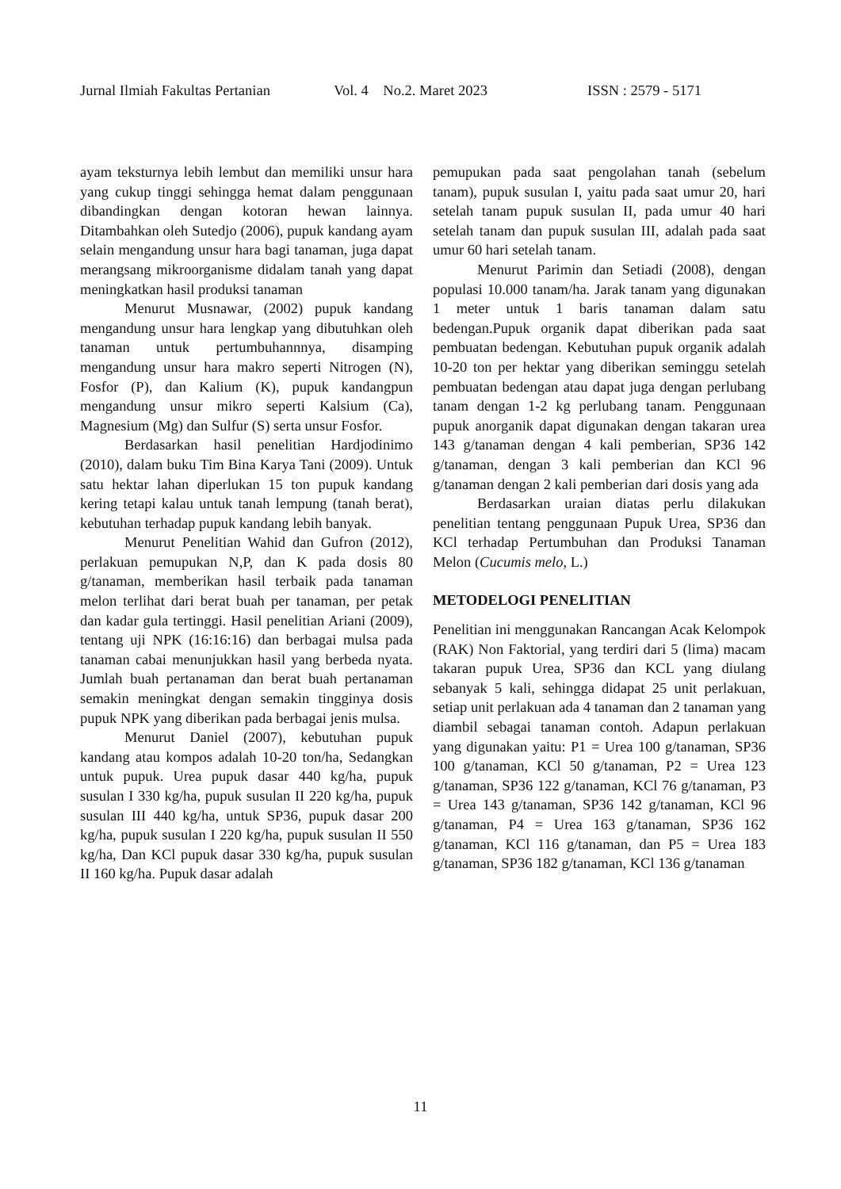Jurnal Ilmiah Fakultas Pertanian Vol. 4 No.2. Maret 2023 ISSN : 2579 - 5171
ayam teksturnya lebih lembut dan memiliki unsur hara yang cukup tinggi sehingga hemat dalam penggunaan dibandingkan dengan kotoran hewan lainnya. Ditambahkan oleh Sutedjo (2006), pupuk kandang ayam selain mengandung unsur hara bagi tanaman, juga dapat merangsang mikroorganisme didalam tanah yang dapat meningkatkan hasil produksi tanaman
Menurut Musnawar, (2002) pupuk kandang mengandung unsur hara lengkap yang dibutuhkan oleh tanaman untuk pertumbuhannnya, disamping mengandung unsur hara makro seperti Nitrogen (N), Fosfor (P), dan Kalium (K), pupuk kandangpun mengandung unsur mikro seperti Kalsium (Ca), Magnesium (Mg) dan Sulfur (S) serta unsur Fosfor.
Berdasarkan hasil penelitian Hardjodinimo (2010), dalam buku Tim Bina Karya Tani (2009). Untuk satu hektar lahan diperlukan 15 ton pupuk kandang kering tetapi kalau untuk tanah lempung (tanah berat), kebutuhan terhadap pupuk kandang lebih banyak.
Menurut Penelitian Wahid dan Gufron (2012), perlakuan pemupukan N,P, dan K pada dosis 80 g/tanaman, memberikan hasil terbaik pada tanaman melon terlihat dari berat buah per tanaman, per petak dan kadar gula tertinggi. Hasil penelitian Ariani (2009), tentang uji NPK (16:16:16) dan berbagai mulsa pada tanaman cabai menunjukkan hasil yang berbeda nyata. Jumlah buah pertanaman dan berat buah pertanaman semakin meningkat dengan semakin tingginya dosis pupuk NPK yang diberikan pada berbagai jenis mulsa.
Menurut Daniel (2007), kebutuhan pupuk kandang atau kompos adalah 10-20 ton/ha, Sedangkan untuk pupuk. Urea pupuk dasar 440 kg/ha, pupuk susulan I 330 kg/ha, pupuk susulan II 220 kg/ha, pupuk susulan III 440 kg/ha, untuk SP36, pupuk dasar 200 kg/ha, pupuk susulan I 220 kg/ha, pupuk susulan II 550 kg/ha, Dan KCl pupuk dasar 330 kg/ha, pupuk susulan II 160 kg/ha. Pupuk dasar adalah
pemupukan pada saat pengolahan tanah (sebelum tanam), pupuk susulan I, yaitu pada saat umur 20, hari setelah tanam pupuk susulan II, pada umur 40 hari setelah tanam dan pupuk susulan III, adalah pada saat umur 60 hari setelah tanam.
Menurut Parimin dan Setiadi (2008), dengan populasi 10.000 tanam/ha. Jarak tanam yang digunakan 1 meter untuk 1 baris tanaman dalam satu bedengan.Pupuk organik dapat diberikan pada saat pembuatan bedengan. Kebutuhan pupuk organik adalah 10-20 ton per hektar yang diberikan seminggu setelah pembuatan bedengan atau dapat juga dengan perlubang tanam dengan 1-2 kg perlubang tanam. Penggunaan pupuk anorganik dapat digunakan dengan takaran urea 143 g/tanaman dengan 4 kali pemberian, SP36 142 g/tanaman, dengan 3 kali pemberian dan KCl 96 g/tanaman dengan 2 kali pemberian dari dosis yang ada
Berdasarkan uraian diatas perlu dilakukan penelitian tentang penggunaan Pupuk Urea, SP36 dan KCl terhadap Pertumbuhan dan Produksi Tanaman Melon (Cucumis melo, L.)
METODELOGI PENELITIAN
Penelitian ini menggunakan Rancangan Acak Kelompok (RAK) Non Faktorial, yang terdiri dari 5 (lima) macam takaran pupuk Urea, SP36 dan KCL yang diulang sebanyak 5 kali, sehingga didapat 25 unit perlakuan, setiap unit perlakuan ada 4 tanaman dan 2 tanaman yang diambil sebagai tanaman contoh. Adapun perlakuan yang digunakan yaitu: P1 = Urea 100 g/tanaman, SP36 100 g/tanaman, KCl 50 g/tanaman, P2 = Urea 123 g/tanaman, SP36 122 g/tanaman, KCl 76 g/tanaman, P3 = Urea 143 g/tanaman, SP36 142 g/tanaman, KCl 96 g/tanaman, P4 = Urea 163 g/tanaman, SP36 162 g/tanaman, KCl 116 g/tanaman, dan P5 = Urea 183 g/tanaman, SP36 182 g/tanaman, KCl 136 g/tanaman
11